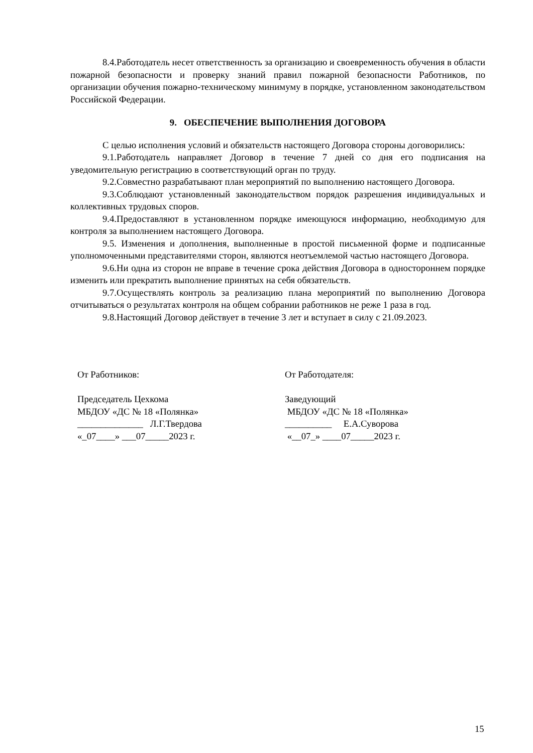8.4.Работодатель несет ответственность за организацию и своевременность обучения в области пожарной безопасности и проверку знаний правил пожарной безопасности Работников, по организации обучения пожарно-техническому минимуму в порядке, установленном законодательством Российской Федерации.
9. ОБЕСПЕЧЕНИЕ ВЫПОЛНЕНИЯ ДОГОВОРА
С целью исполнения условий и обязательств настоящего Договора стороны договорились:
9.1.Работодатель направляет Договор в течение 7 дней со дня его подписания на уведомительную регистрацию в соответствующий орган по труду.
9.2.Совместно разрабатывают план мероприятий по выполнению настоящего Договора.
9.3.Соблюдают установленный законодательством порядок разрешения индивидуальных и коллективных трудовых споров.
9.4.Предоставляют в установленном порядке имеющуюся информацию, необходимую для контроля за выполнением настоящего Договора.
9.5. Изменения и дополнения, выполненные в простой письменной форме и подписанные уполномоченными представителями сторон, являются неотъемлемой частью настоящего Договора.
9.6.Ни одна из сторон не вправе в течение срока действия Договора в одностороннем порядке изменить или прекратить выполнение принятых на себя обязательств.
9.7.Осуществлять контроль за реализацию плана мероприятий по выполнению Договора отчитываться о результатах контроля на общем собрании работников не реже 1 раза в год.
9.8.Настоящий Договор действует в течение 3 лет и вступает в силу с 21.09.2023.
От Работников:
Председатель Цехкома
МБДОУ «ДС № 18 «Полянка»
______________ Л.Г.Твердова
«_07____» ___07_____2023 г.
От Работодателя:
Заведующий
МБДОУ «ДС № 18 «Полянка»
__________ Е.А.Суворова
«__07_» ____07_____2023 г.
15